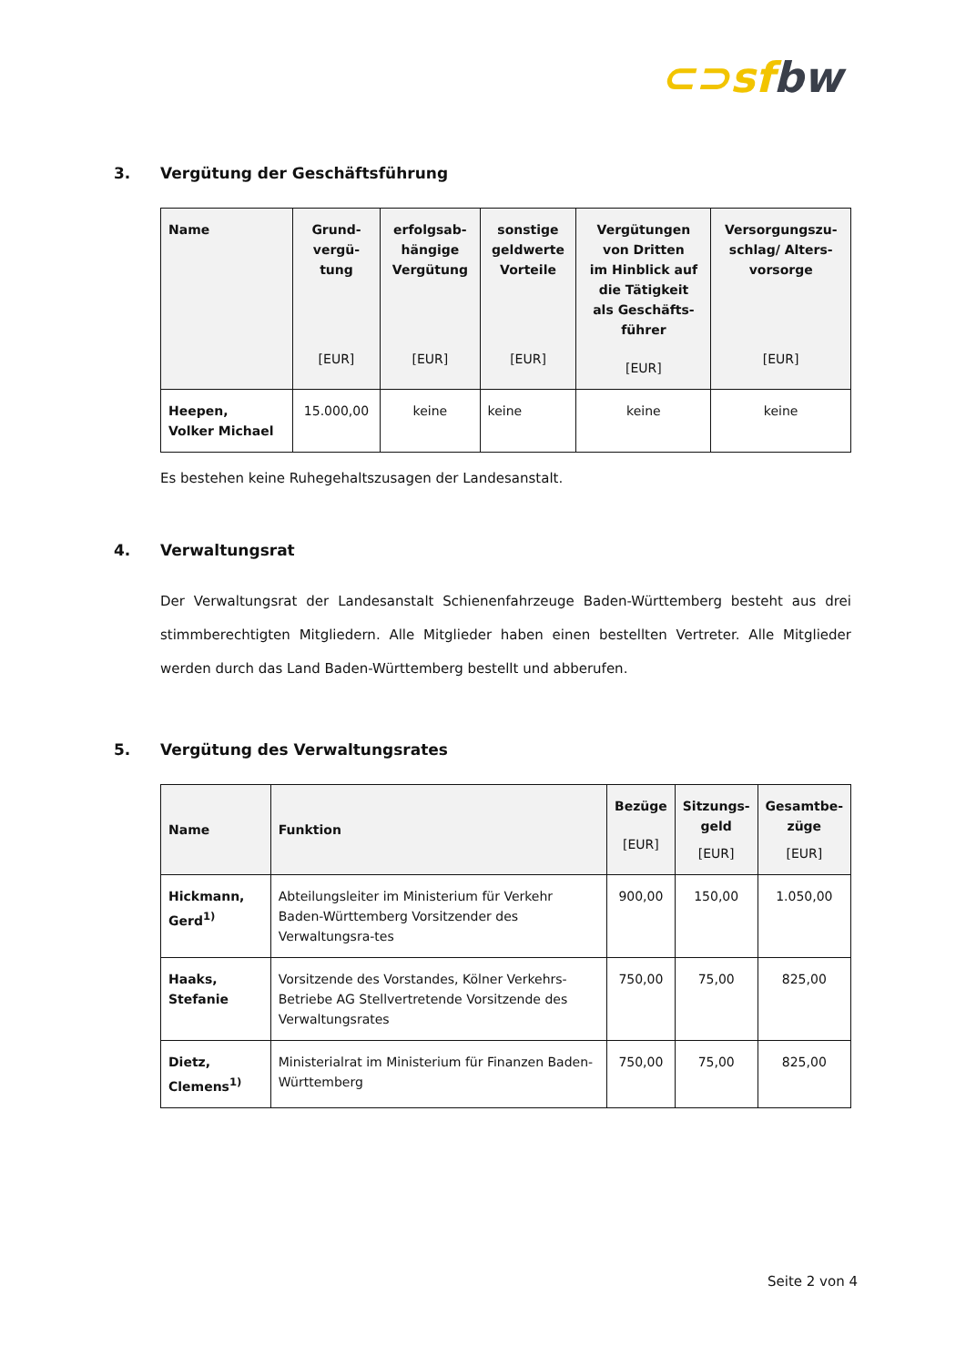⊂⊃sf bw
3. Vergütung der Geschäftsführung
| Name | Grund- vergü- tung [EUR] | erfolgsab- hängige Vergütung [EUR] | sonstige geldwerte Vorteile [EUR] | Vergütungen von Dritten im Hinblick auf die Tätigkeit als Geschäfts- führer [EUR] | Versorgungszu- schlag/ Alters- vorsorge [EUR] |
| --- | --- | --- | --- | --- | --- |
| Heepen, Volker Michael | 15.000,00 | keine | keine | keine | keine |
Es bestehen keine Ruhegehaltszusagen der Landesanstalt.
4. Verwaltungsrat
Der Verwaltungsrat der Landesanstalt Schienenfahrzeuge Baden-Württemberg besteht aus drei stimmberechtigten Mitgliedern. Alle Mitglieder haben einen bestellten Vertreter. Alle Mitglieder werden durch das Land Baden-Württemberg bestellt und abberufen.
5. Vergütung des Verwaltungsrates
| Name | Funktion | Bezüge [EUR] | Sitzungs- geld [EUR] | Gesamtbe- züge [EUR] |
| --- | --- | --- | --- | --- |
| Hickmann, Gerd<sup>1)</sup> | Abteilungsleiter im Ministerium für Verkehr Baden-Württemberg Vorsitzender des Verwaltungsra-tes | 900,00 | 150,00 | 1.050,00 |
| Haaks, Stefanie | Vorsitzende des Vorstandes, Kölner Verkehrs-Betriebe AG Stellvertretende Vorsitzende des Verwaltungsrates | 750,00 | 75,00 | 825,00 |
| Dietz, Clemens<sup>1)</sup> | Ministerialrat im Ministerium für Finanzen Baden-Württemberg | 750,00 | 75,00 | 825,00 |
Seite 2 von 4